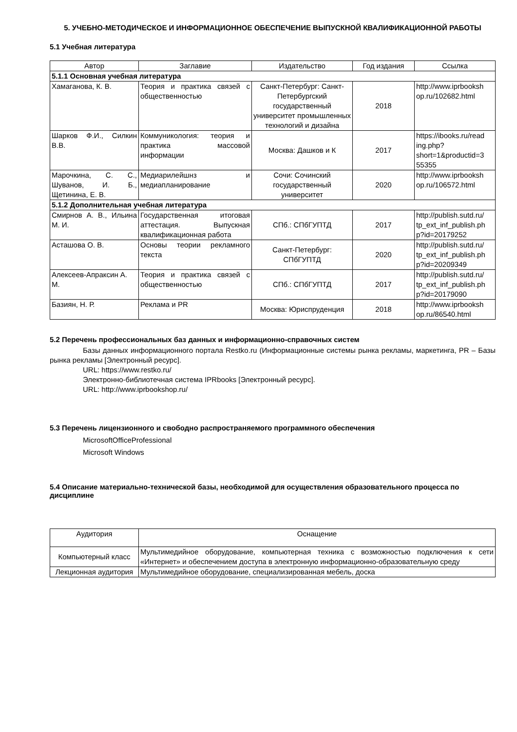5. УЧЕБНО-МЕТОДИЧЕСКОЕ И ИНФОРМАЦИОННОЕ ОБЕСПЕЧЕНИЕ ВЫПУСКНОЙ КВАЛИФИКАЦИОННОЙ РАБОТЫ
5.1 Учебная литература
| Автор | Заглавие | Издательство | Год издания | Ссылка |
| --- | --- | --- | --- | --- |
| 5.1.1 Основная учебная литература | | | | |
| Хамаганова, К. В. | Теория и практика связей с общественностью | Санкт-Петербург: Санкт-Петербургский государственный университет промышленных технологий и дизайна | 2018 | http://www.iprbooksh op.ru/102682.html |
| Шарков Ф.И., Силкин В.В. | Коммуникология: теория и практика массовой информации | Москва: Дашков и К | 2017 | https://ibooks.ru/read ing.php? short=1&productid=3 55355 |
| Марочкина, С. С., Шуванов, И. Б., Щетинина, Е. В. | Медиарилейшнз и медиапланирование | Сочи: Сочинский государственный университет | 2020 | http://www.iprbooksh op.ru/106572.html |
| 5.1.2 Дополнительная учебная литература | | | | |
| Смирнов А. В., Ильина М. И. | Государственная итоговая аттестация. Выпускная квалификационная работа | СПб.: СПбГУПТД | 2017 | http://publish.sutd.ru/ tp_ext_inf_publish.ph p?id=20179252 |
| Асташова О. В. | Основы теории рекламного текста | Санкт-Петербург: СПбГУПТД | 2020 | http://publish.sutd.ru/ tp_ext_inf_publish.ph p?id=20209349 |
| Алексеев-Апраксин А. М. | Теория и практика связей с общественностью | СПб.: СПбГУПТД | 2017 | http://publish.sutd.ru/ tp_ext_inf_publish.ph p?id=20179090 |
| Базиян, Н. Р. | Реклама и PR | Москва: Юриспруденция | 2018 | http://www.iprbooksh op.ru/86540.html |
5.2 Перечень профессиональных баз данных и информационно-справочных систем
Базы данных информационного портала Restko.ru (Информационные системы рынка рекламы, маркетинга, PR – Базы рынка рекламы [Электронный ресурс].
URL: https://www.restko.ru/
Электронно-библиотечная система IPRbooks [Электронный ресурс].
URL: http://www.iprbookshop.ru/
5.3 Перечень лицензионного и свободно распространяемого программного обеспечения
MicrosoftOfficeProfessional
Microsoft Windows
5.4 Описание материально-технической базы, необходимой для осуществления образовательного процесса по дисциплине
| Аудитория | Оснащение |
| --- | --- |
| Компьютерный класс | Мультимедийное оборудование, компьютерная техника с возможностью подключения к сети «Интернет» и обеспечением доступа в электронную информационно-образовательную среду |
| Лекционная аудитория | Мультимедийное оборудование, специализированная мебель, доска |